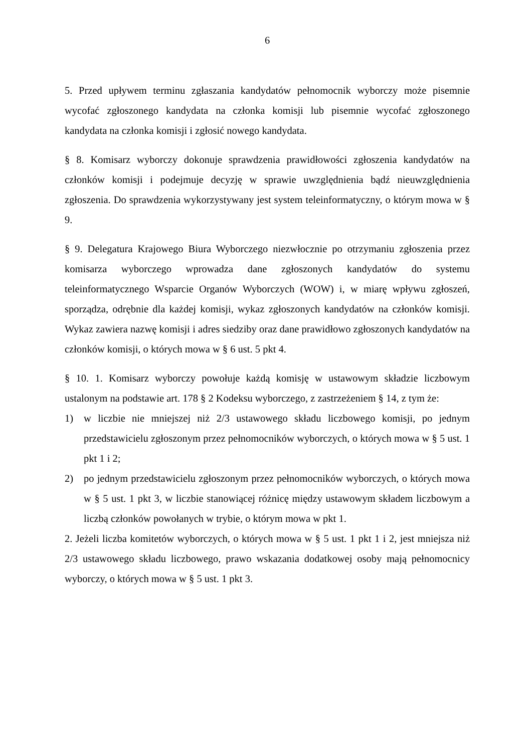6
5. Przed upływem terminu zgłaszania kandydatów pełnomocnik wyborczy może pisemnie wycofać zgłoszonego kandydata na członka komisji lub pisemnie wycofać zgłoszonego kandydata na członka komisji i zgłosić nowego kandydata.
§ 8. Komisarz wyborczy dokonuje sprawdzenia prawidłowości zgłoszenia kandydatów na członków komisji i podejmuje decyzję w sprawie uwzględnienia bądź nieuwzględnienia zgłoszenia. Do sprawdzenia wykorzystywany jest system teleinformatyczny, o którym mowa w § 9.
§ 9. Delegatura Krajowego Biura Wyborczego niezwłocznie po otrzymaniu zgłoszenia przez komisarza wyborczego wprowadza dane zgłoszonych kandydatów do systemu teleinformatycznego Wsparcie Organów Wyborczych (WOW) i, w miarę wpływu zgłoszeń, sporządza, odrębnie dla każdej komisji, wykaz zgłoszonych kandydatów na członków komisji. Wykaz zawiera nazwę komisji i adres siedziby oraz dane prawidłowo zgłoszonych kandydatów na członków komisji, o których mowa w § 6 ust. 5 pkt 4.
§ 10. 1. Komisarz wyborczy powołuje każdą komisję w ustawowym składzie liczbowym ustalonym na podstawie art. 178 § 2 Kodeksu wyborczego, z zastrzeżeniem § 14, z tym że:
1) w liczbie nie mniejszej niż 2/3 ustawowego składu liczbowego komisji, po jednym przedstawicielu zgłoszonym przez pełnomocników wyborczych, o których mowa w § 5 ust. 1 pkt 1 i 2;
2) po jednym przedstawicielu zgłoszonym przez pełnomocników wyborczych, o których mowa w § 5 ust. 1 pkt 3, w liczbie stanowiącej różnicę między ustawowym składem liczbowym a liczbą członków powołanych w trybie, o którym mowa w pkt 1.
2. Jeżeli liczba komitetów wyborczych, o których mowa w § 5 ust. 1 pkt 1 i 2, jest mniejsza niż 2/3 ustawowego składu liczbowego, prawo wskazania dodatkowej osoby mają pełnomocnicy wyborczy, o których mowa w § 5 ust. 1 pkt 3.